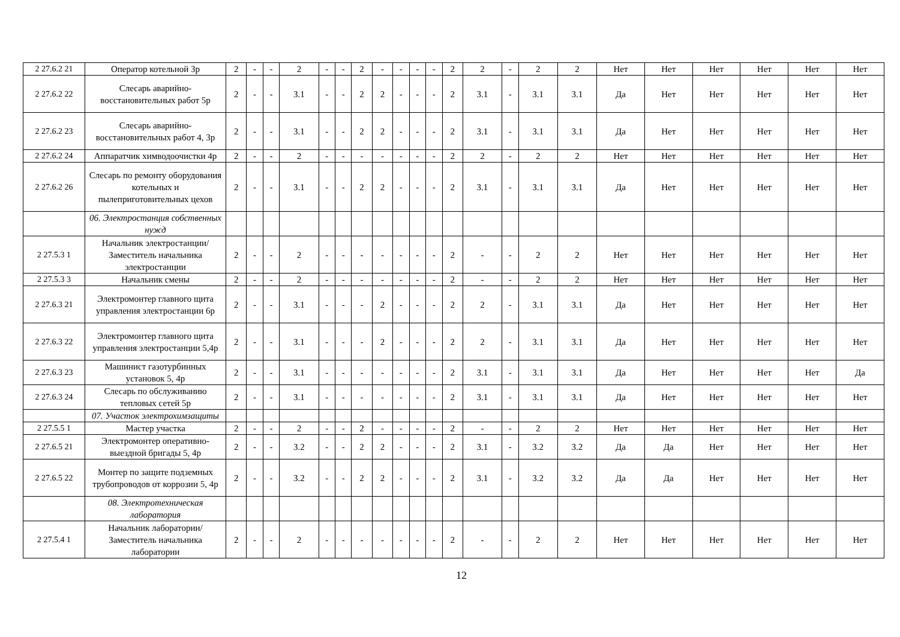| 2 27.6.2 21 | Оператор котельной 3р | 2 | - | - | 2 | - | - | 2 | - | - | - | - | 2 | 2 | - | 2 | 2 | Нет | Нет | Нет | Нет | Нет | Нет |
| 2 27.6.2 22 | Слесарь аварийно-восстановительных работ 5р | 2 | - | - | 3.1 | - | - | 2 | 2 | - | - | - | 2 | 3.1 | - | 3.1 | 3.1 | Да | Нет | Нет | Нет | Нет | Нет |
| 2 27.6.2 23 | Слесарь аварийно-восстановительных работ 4, 3р | 2 | - | - | 3.1 | - | - | 2 | 2 | - | - | - | 2 | 3.1 | - | 3.1 | 3.1 | Да | Нет | Нет | Нет | Нет | Нет |
| 2 27.6.2 24 | Аппаратчик химводоочистки 4р | 2 | - | - | 2 | - | - | - | - | - | - | - | 2 | 2 | - | 2 | 2 | Нет | Нет | Нет | Нет | Нет | Нет |
| 2 27.6.2 26 | Слесарь по ремонту оборудования котельных и пылеприготовительных цехов | 2 | - | - | 3.1 | - | - | 2 | 2 | - | - | - | 2 | 3.1 | - | 3.1 | 3.1 | Да | Нет | Нет | Нет | Нет | Нет |
| | 06. Электростанция собственных нужд | | | | | | | | | | | | | | | | | | | | | | |
| 2 27.5.3 1 | Начальник электростанции/Заместитель начальника электростанции | 2 | - | - | 2 | - | - | - | - | - | - | - | 2 | - | - | 2 | 2 | Нет | Нет | Нет | Нет | Нет | Нет |
| 2 27.5.3 3 | Начальник смены | 2 | - | - | 2 | - | - | - | - | - | - | - | 2 | - | - | 2 | 2 | Нет | Нет | Нет | Нет | Нет | Нет |
| 2 27.6.3 21 | Электромонтер главного щита управления электростанции 6р | 2 | - | - | 3.1 | - | - | - | 2 | - | - | - | 2 | 2 | - | 3.1 | 3.1 | Да | Нет | Нет | Нет | Нет | Нет |
| 2 27.6.3 22 | Электромонтер главного щита управления электростанции 5,4р | 2 | - | - | 3.1 | - | - | - | 2 | - | - | - | 2 | 2 | - | 3.1 | 3.1 | Да | Нет | Нет | Нет | Нет | Нет |
| 2 27.6.3 23 | Машинист газотурбинных установок 5, 4р | 2 | - | - | 3.1 | - | - | - | - | - | - | - | 2 | 3.1 | - | 3.1 | 3.1 | Да | Нет | Нет | Нет | Нет | Да |
| 2 27.6.3 24 | Слесарь по обслуживанию тепловых сетей 5р | 2 | - | - | 3.1 | - | - | - | - | - | - | - | 2 | 3.1 | - | 3.1 | 3.1 | Да | Нет | Нет | Нет | Нет | Нет |
| | 07. Участок электрохимзащиты | | | | | | | | | | | | | | | | | | | | | | |
| 2 27.5.5 1 | Мастер участка | 2 | - | - | 2 | - | - | 2 | - | - | - | - | 2 | - | - | 2 | 2 | Нет | Нет | Нет | Нет | Нет | Нет |
| 2 27.6.5 21 | Электромонтер оперативно-выездной бригады 5, 4р | 2 | - | - | 3.2 | - | - | 2 | 2 | - | - | - | 2 | 3.1 | - | 3.2 | 3.2 | Да | Да | Нет | Нет | Нет | Нет |
| 2 27.6.5 22 | Монтер по защите подземных трубопроводов от коррозии 5, 4р | 2 | - | - | 3.2 | - | - | 2 | 2 | - | - | - | 2 | 3.1 | - | 3.2 | 3.2 | Да | Да | Нет | Нет | Нет | Нет |
| | 08. Электротехническая лаборатория | | | | | | | | | | | | | | | | | | | | | | |
| 2 27.5.4 1 | Начальник лаборатории/Заместитель начальника лаборатории | 2 | - | - | 2 | - | - | - | - | - | - | - | 2 | - | - | 2 | 2 | Нет | Нет | Нет | Нет | Нет | Нет |
12